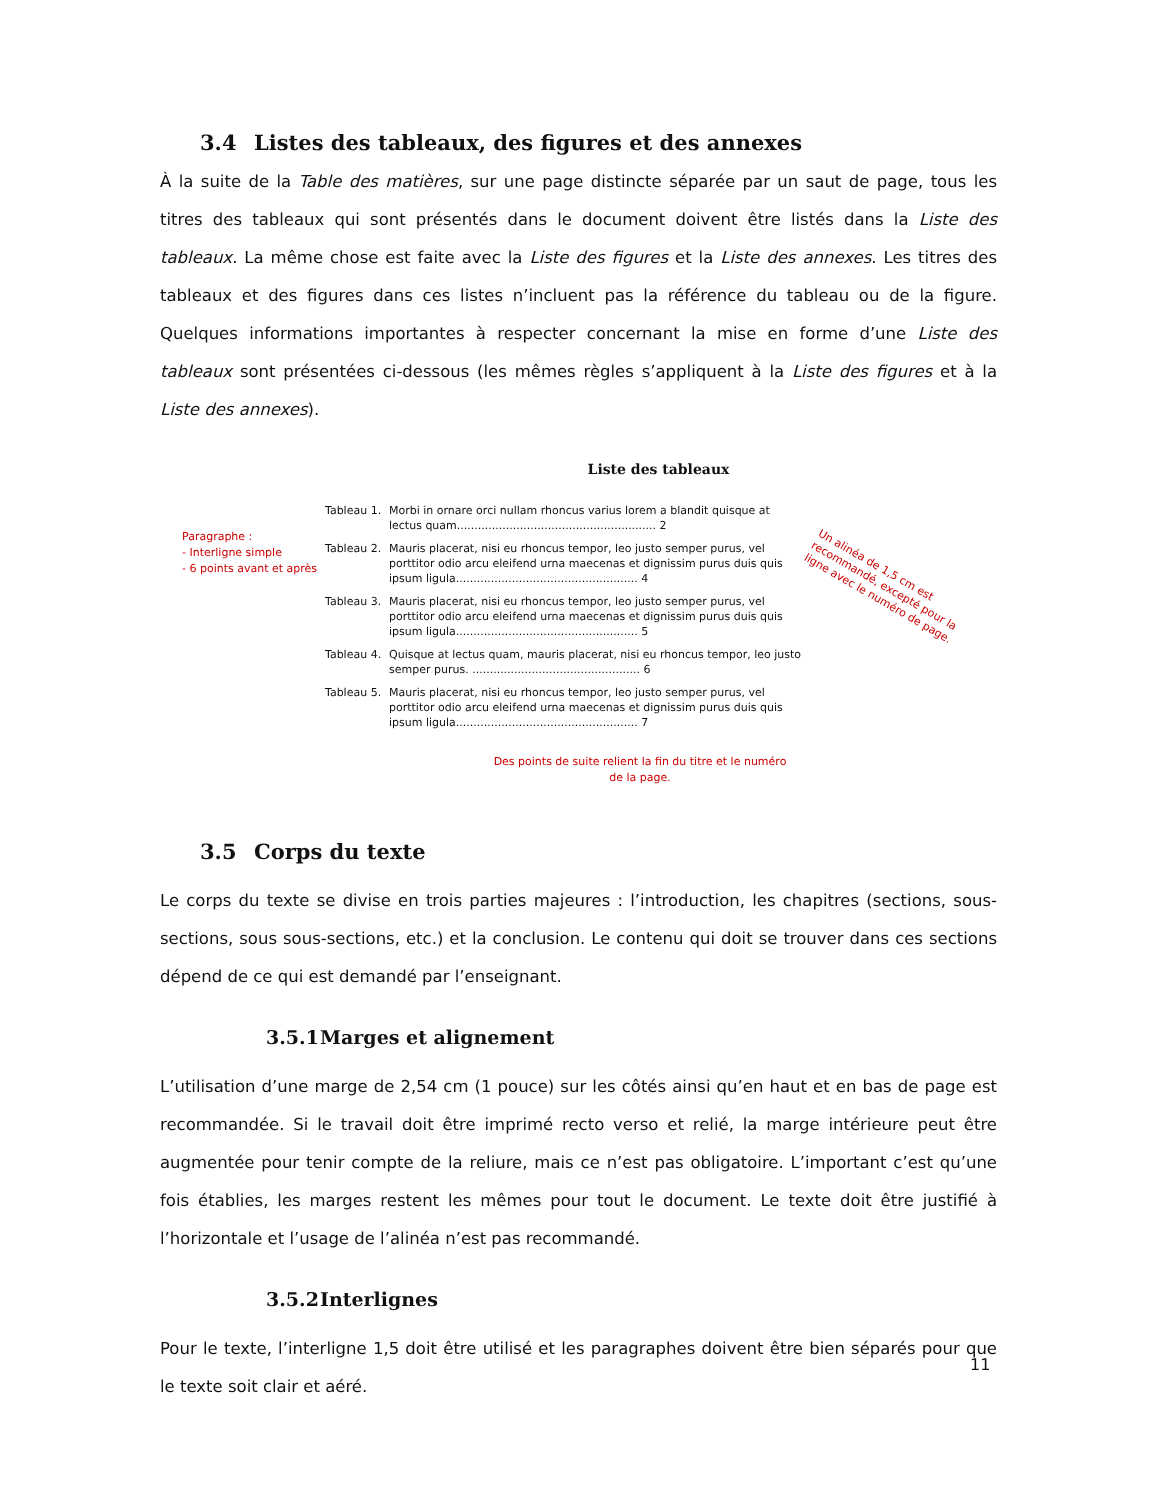3.4 Listes des tableaux, des figures et des annexes
À la suite de la Table des matières, sur une page distincte séparée par un saut de page, tous les titres des tableaux qui sont présentés dans le document doivent être listés dans la Liste des tableaux. La même chose est faite avec la Liste des figures et la Liste des annexes. Les titres des tableaux et des figures dans ces listes n’incluent pas la référence du tableau ou de la figure. Quelques informations importantes à respecter concernant la mise en forme d’une Liste des tableaux sont présentées ci-dessous (les mêmes règles s’appliquent à la Liste des figures et à la Liste des annexes).
Liste des tableaux
Tableau 1.
Morbi in ornare orci nullam rhoncus varius lorem a blandit quisque at lectus quam......................................................... 2
Tableau 2.
Mauris placerat, nisi eu rhoncus tempor, leo justo semper purus, vel porttitor odio arcu eleifend urna maecenas et dignissim purus duis quis ipsum ligula.................................................... 4
Tableau 3.
Mauris placerat, nisi eu rhoncus tempor, leo justo semper purus, vel porttitor odio arcu eleifend urna maecenas et dignissim purus duis quis ipsum ligula.................................................... 5
Tableau 4.
Quisque at lectus quam, mauris placerat, nisi eu rhoncus tempor, leo justo semper purus. ................................................ 6
Tableau 5.
Mauris placerat, nisi eu rhoncus tempor, leo justo semper purus, vel porttitor odio arcu eleifend urna maecenas et dignissim purus duis quis ipsum ligula.................................................... 7
Paragraphe :
- Interligne simple
- 6 points avant et après
Un alinéa de 1,5 cm est recommandé, excepté pour la ligne avec le numéro de page.
Des points de suite relient la fin du titre et le numéro de la page.
3.5 Corps du texte
Le corps du texte se divise en trois parties majeures : l’introduction, les chapitres (sections, sous-sections, sous sous-sections, etc.) et la conclusion. Le contenu qui doit se trouver dans ces sections dépend de ce qui est demandé par l’enseignant.
3.5.1 Marges et alignement
L’utilisation d’une marge de 2,54 cm (1 pouce) sur les côtés ainsi qu’en haut et en bas de page est recommandée. Si le travail doit être imprimé recto verso et relié, la marge intérieure peut être augmentée pour tenir compte de la reliure, mais ce n’est pas obligatoire. L’important c’est qu’une fois établies, les marges restent les mêmes pour tout le document. Le texte doit être justifié à l’horizontale et l’usage de l’alinéa n’est pas recommandé.
3.5.2 Interlignes
Pour le texte, l’interligne 1,5 doit être utilisé et les paragraphes doivent être bien séparés pour que le texte soit clair et aéré.
11